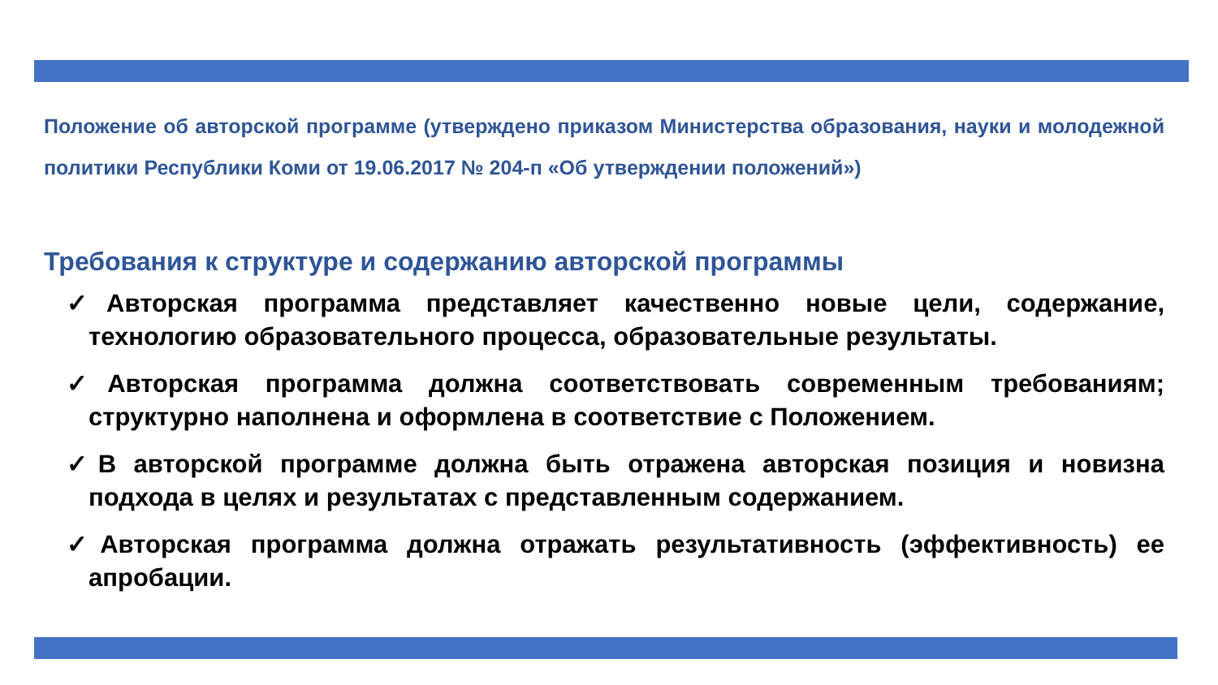Положение об авторской программе (утверждено приказом Министерства образования, науки и молодежной политики Республики Коми от 19.06.2017 № 204-п «Об утверждении положений»)
Требования к структуре и содержанию авторской программы
✓Авторская программа представляет качественно новые цели, содержание, технологию образовательного процесса, образовательные результаты.
✓Авторская программа должна соответствовать современным требованиям; структурно наполнена и оформлена в соответствие с Положением.
✓В авторской программе должна быть отражена авторская позиция и новизна подхода в целях и результатах с представленным содержанием.
✓Авторская программа должна отражать результативность (эффективность) ее апробации.